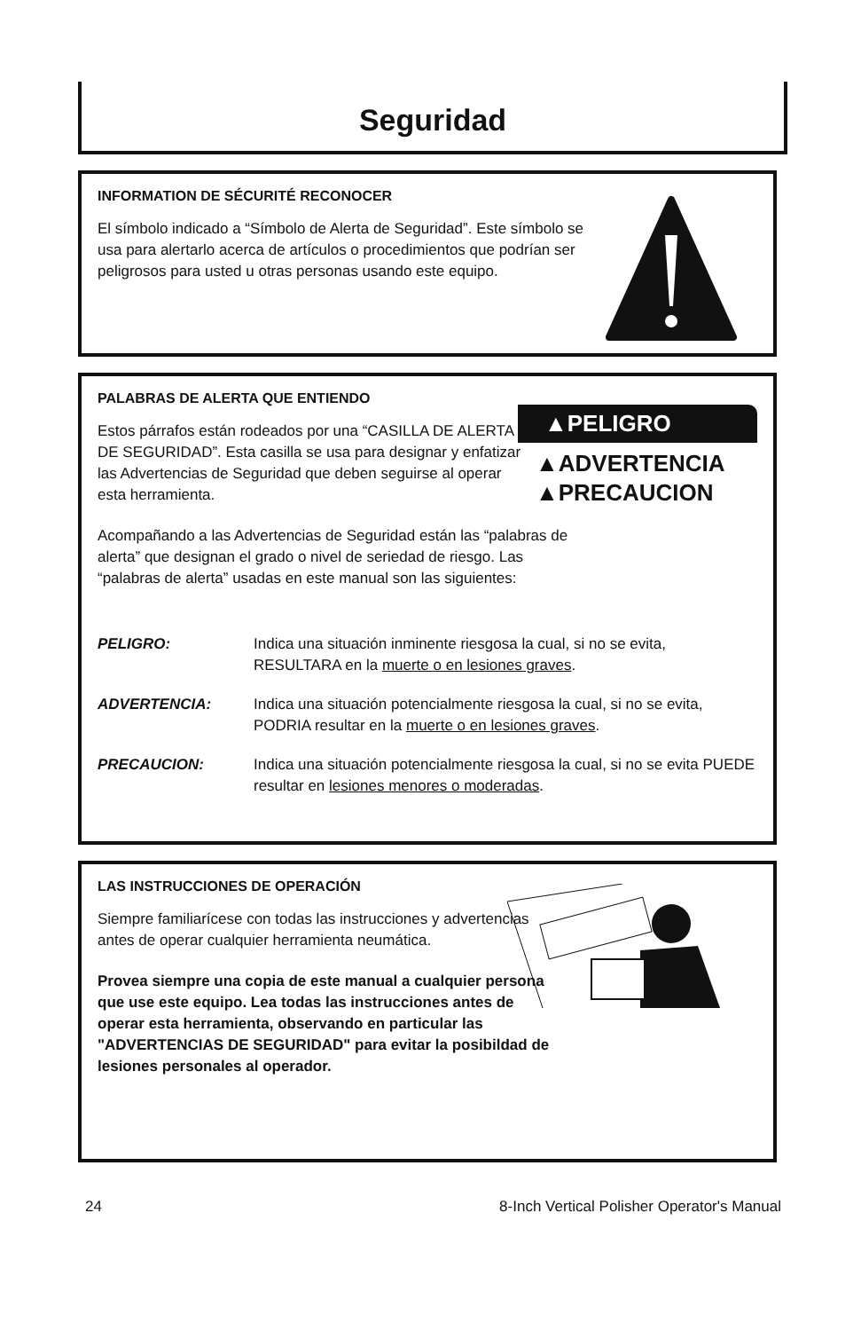Seguridad
INFORMATION DE SÉCURITÉ RECONOCER
El símbolo indicado a “Símbolo de Alerta de Seguridad”. Este símbolo se usa para alertarlo acerca de artículos o procedimientos que podrían ser peligrosos para usted u otras personas usando este equipo.
▲PELIGRO
▲ADVERTENCIA
▲PRECAUCION
PALABRAS DE ALERTA QUE ENTIENDO
Estos párrafos están rodeados por una “CASILLA DE ALERTA DE SEGURIDAD”. Esta casilla se usa para designar y enfatizar las Advertencias de Seguridad que deben seguirse al operar esta herramienta.
Acompañando a las Advertencias de Seguridad están las “palabras de alerta” que designan el grado o nivel de seriedad de riesgo. Las “palabras de alerta” usadas en este manual son las siguientes:
PELIGRO: Indica una situación inminente riesgosa la cual, si no se evita, RESULTARA en la muerte o en lesiones graves.
ADVERTENCIA: Indica una situación potencialmente riesgosa la cual, si no se evita, PODRIA resultar en la muerte o en lesiones graves.
PRECAUCION: Indica una situación potencialmente riesgosa la cual, si no se evita PUEDE resultar en lesiones menores o moderadas.
LAS INSTRUCCIONES DE OPERACIÓN
Siempre familiarícese con todas las instrucciones y advertencias antes de operar cualquier herramienta neumática.
Provea siempre una copia de este manual a cualquier persona que use este equipo. Lea todas las instrucciones antes de operar esta herramienta, observando en particular las "ADVERTENCIAS DE SEGURIDAD" para evitar la posibildad de lesiones personales al operador.
24 8-Inch Vertical Polisher Operator's Manual